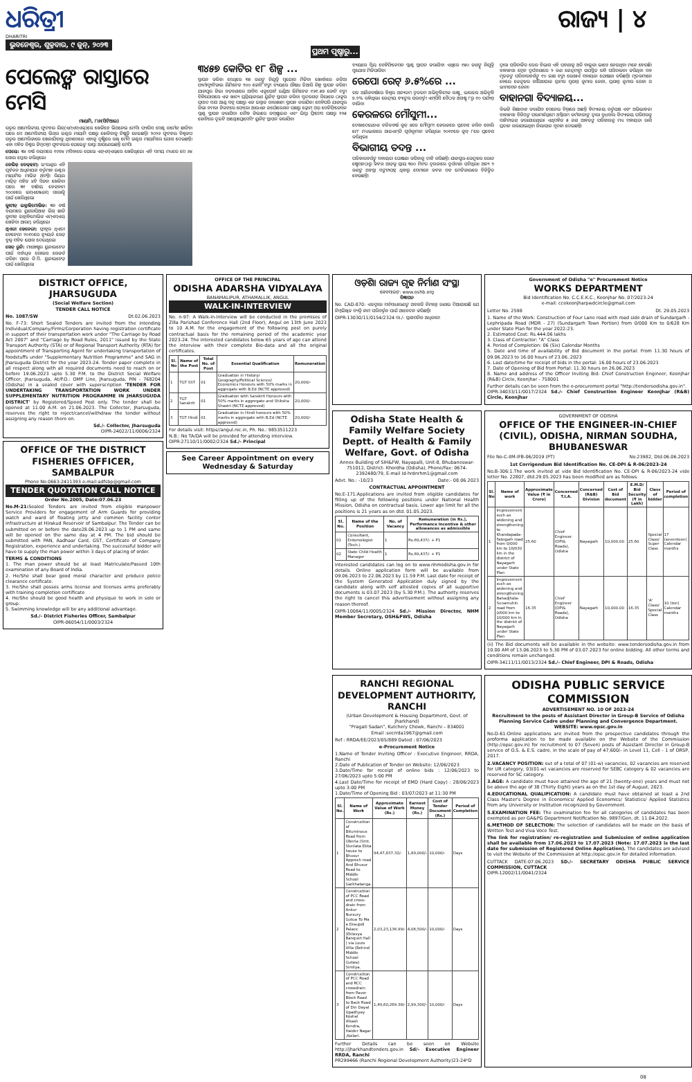ଧରିତ୍ରୀ
DHARITRI
ଭୁବନେଶ୍ୱର, ଶୁକ୍ରବାର, ୯ ଜୁନ୍, ୨୦୨୩
ପ୍ରଥମ ପୃଷ୍ଠାରୁ...
ରାଜ୍ୟ | ୪
ପେଲେଙ୍କ ରାସ୍ତାରେ ମେସି
ମାୟାମି, ୮।୬(ପିଟିଆଇ)
ଉତ୍ତର ଆମେରିକୀୟ ଫୁଟବଲ ଲିଗ୍(ଏମ୍ଏସ୍ଏଲ୍)ରେ ଖେଳିବେ ଲିଓନେଲ ମେସି। ପ୍ୟାରିସ ସେଣ୍ଟ ଜର୍ମେନ୍ ଛାଡିବା ପରେ ସେ ଆମେରିକୀୟ ଲିଗ୍‌ର ଇଣ୍ଟର ମାୟାମି ପକ୍ଷରୁ ଖେଳିବାକୁ ନିଷ୍ପତ୍ତି ନେଇଛନ୍ତି। ୨୦୨୬ ଫୁଟବଲ ବିଶ୍ୱକପ ଉତ୍ତର ଆମେରିକାରେ ଖେଳାଯିବାକୁ ଥିବାବେଳେ ଏହାକୁ ଦୃଷ୍ଟିରେ ରଖି ମେସି ଇଣ୍ଟର ମାୟାମିରେ ଯୋଗ ଦେଇଛନ୍ତି। ଏହା ସହିତ ବିଶ୍ୱର କିମ୍ବଦନ୍ତୀ ଫୁଟବଲର ପେଲେଙ୍କ ରାସ୍ତା ଆପଣେଇଛନ୍ତି ମେସି।
ପେଲେ: ୩୪ ବର୍ଷ ବୟସରେ ୧୯୭୪ ମସିହାରେ ପେଲେ ଏନ୍ଏସ୍ଏଲ୍‌ରେ ଖେଳିଥିଲେ। ଏହି ସମୟ ମଧ୍ୟରେ ସେ ୬୪ ଗୋଲ ସ୍କୋର କରିଥିଲେ।
ଡେଭିଡ୍ ବେକ୍‌ହାମ୍: ଇଂଲଣ୍ଡର ଏହି ପୂର୍ବତନ ଅଧିନାୟକ ବର୍ତ୍ତମାନ ଇଣ୍ଟର ମାୟାମିର ମାଲିକ ଅଟନ୍ତି। ରିୟଲ ମାଡ୍ରିଡ୍ ସହିତ ୪ଟି ସିଜନ ଖେଳିବା ପରେ ୩୧ ବର୍ଷୀୟ ବେକ୍‌ହାମ ୨୦୦୭ରେ ଲସ୍ଏଞ୍ଜେଲସ୍ ଗାଲାକ୍ସି ପାଇଁ ଖେଳିଥିଲେ।
ଜ୍ଲାଟାନ୍ ଇବ୍ରାହିମୋଭିକ: ୩୭ ବର୍ଷ ବୟସରେ ୟୁରୋପିଆନ୍ ଲିଗ୍ ଛାଡି ଜ୍ଲାଟାନ୍ ଇବ୍ରାହିମୋଭିକ ଏମ୍ଏସ୍ଏଲ୍ ଖେଳିବା ଆରମ୍ଭ କରିଥିଲେ।
ଥିଏରୀ ହେନେରୀ: ଫ୍ରାନ୍ସର ଥିଏରୀ ହେନେରୀ ୨୦୧୦ରେ ନ୍ୟୁୟର୍କ ରେଡ୍ ବୁଲ୍ସ ସହିତ ଯୋଗ ଦେଇଥିଲେ।
ୱେନ୍ ରୁନି: ମାଞ୍ଚେଷ୍ଟର ୟୁନାଇଟେଡ ପାଇଁ ସର୍ବାଧିକ ଗୋଲର ରେକର୍ଡ କରିବା ପରେ ଡି.ସି. ୟୁନାଇଟେଡ୍ ପାଇଁ ଖେଳିଥିଲେ।
୩୪୫୭ କୋଟିର ୧୮ ଶିଳ୍ପ ...
ସ୍ଥାପନ କରିବ। ସେଥିରେ ୩୭ ଜଣଙ୍କୁ ନିଯୁକ୍ତି ସୁଯୋଗ ମିଳିବ। ଖୋର୍ଦ୍ଧାରେ କଡିଆ ଫାର୍ମାସ୍ୟୁଟିକାଲ ଲିମିଟେଡ ୨୦୦ କୋଟି ଟଙ୍କା ବ୍ୟୟରେ ଔଷଧ ତିଆରି ଶିଳ୍ପ ସ୍ଥାପନ କରିବ। ଯାଜପୁର ଜିଲା ବଡ଼ଚଣାରେ ଆବିସ ଏକ୍ସପୋର୍ଟ ଇଣ୍ଡିଆ ଲିମିଟେଡ ୧୬୧.୫୭ କୋଟି ଟଙ୍କା ବିନିଯୋଗରେ ଏକ ଖାଦ୍ୟ ପ୍ରକ୍ରିୟାକରଣ ୟୁନିଟ୍ ସ୍ଥାପନ କରିବ। ସୁନ୍ଦରଗଡ଼ ଜିଲାରେ ଠାକୁର ପ୍ରସାଦ ସାଓ ଆଣ୍ଡ ସନ୍ସ ପକ୍ଷରୁ ଏକ ଇସ୍ପାତ କାରଖାନା ସ୍ଥାପନ କରାଯିବ। ସେହିପରି ଯାଜପୁର ଜିଲା ଟମକା ନିକଟରେ ଫେରୋ ଆଲଏଜ କର୍ପୋରେଶନ ପକ୍ଷରୁ କ୍ରୋମ୍ ଓର୍ ବେନିଫିକେସନ ପ୍ଲାଣ୍ଟ ସ୍ଥାପନ କରାଯିବ। ବୌଦ୍ଧ ଜିଲାରେ ଜସ୍‌ଷ୍ଟାଇକ ଏବଂ ଭିସ୍ତା ଫ୍ରିଟେସ ପକ୍ଷରୁ ୨୨୫ କୋଟିରେ ଦୁଇଟି ଆଗ୍ରୋପ୍ରୋସେସିଂ ୟୁନିଟ୍ ସ୍ଥାପନ କରାଯିବ।
ବ୍ୟୟରେ ସ୍କିଲ୍ ବେନିଫିକେସନ ପ୍ଲାଣ୍ଟ ସ୍ଥାପନ କରାଯିବ। ଏଥିରେ ୧୫୦ ଜଣଙ୍କୁ ନିଯୁକ୍ତି ସୁଯୋଗ ମିଳିପାରିବ।
ରେପୋ ରେଟ୍ ୬.୫%ରେ ...
ଗତ ଆର୍ଥିକବର୍ଷରେ ବିଶ୍ୱର ଅନ୍ୟତମ ଦ୍ରୁତତମ ଅଭିବୃଦ୍ଧିଶୀଳ ରାଷ୍ଟ୍ର ଭାରତର ଅଭିବୃଦ୍ଧି ୭.୨% ରହିଥିଲା। କେନ୍ଦ୍ରୀୟ ବ୍ୟାଙ୍କର ପରବର୍ତ୍ତୀ ଏମ୍‌ପିସି ବୈଠକ ଅଗଷ୍ଟ ୮ରୁ ୧୦ ପର୍ଯ୍ୟନ୍ତ ଚାଲିବ।
କେରଳରେ ମୌସୁମୀ...
ଦେଖାଦେଇଥାଏ। ଚଳିତବର୍ଷ ଜୁନ୍ ୪ରେ ମୌସୁମୀ କେରଳରେ ପ୍ରବେଶ କରିବ ବୋଲି ମେ' ମଧ୍ୟଭାଗରେ ଆଇଏମ୍‌ଡି ପୂର୍ବାନୁମାନ କରିଥିଲା। ୨୦୧୯ରେ ଜୁନ୍ ୮ରେ ପ୍ରବେଶ କରିଥିଲା।
ବିଭାଗୀୟ ତଦନ୍ତ ...
ପରିବାରବର୍ଗଙ୍କୁ ସହାୟତା ଘୋଷଣା କରିବାକୁ ଦାବି କରିଛନ୍ତି। ଯାଜପୁର-କେନ୍ଦୁଝର ରୋଡ ଷ୍ଟେସନଠାରୁ କଟକ ଆଡ଼କୁ ପ୍ରାୟ ୩୦୦ ମିଟର ଦୂରତାରେ ଦୁର୍ଘଟଣା ଘଟିଥିଲା। ଅନ୍ୟ ୨ ଜଣଙ୍କ ଅବସ୍ଥା ସଙ୍କଟାପନ୍ନ ଥିବାରୁ ସେମାନେ କଟକ ବଡ ମେଡିକାଲରେ ଚିକିତ୍ସିତ ହେଉଛନ୍ତି।
ଦ୍ୱାରା ପରିଚାଳିତ ରେଳ ବିଭାଗ ଏହି ଘଟଣାକୁ ଅତି ହାଲୁକା ଭାବେ ନେଉଥିବା ମନେ ହେଉଛି। ବାହାନଗା ଟ୍ରେନ ଦୁର୍ଘଟଣାରେ ୨ ଜଣ କେନ୍ଦ୍ରମନ୍ତ୍ରୀ ଉପସ୍ଥିତ ରହି ପରିଚାଳନା କରିଥିବା ସହ ମୃତକଙ୍କ ପରିବାରବର୍ଗଙ୍କୁ ୧୦ ଲକ୍ଷ ଟଙ୍କା ଲେଖାଏଁ ସହାୟତା ଘୋଷଣା କରିଛନ୍ତି। ମୃତକମାନେ ହେଲେ କେନ୍ଦୁଝର ବାଲିଆପାଳ ଗ୍ରାମର ସୁଶାନ୍ତ କୁମାର ଜେନା, ପ୍ରଶାନ୍ତ କୁମାର ଜେନା ଓ ଭୀମସେନ ଜେନା।
ବାହାନଗା ବିଦ୍ୟାଳୟ...
କିଭଳି ଶିକ୍ଷାଦାନ କରାଯିବ ସେନେଇ ଚିନ୍ତାରେ ଅଛନ୍ତି ବିଦ୍ୟାଳୟ କର୍ତ୍ତୃପକ୍ଷ ଏବଂ ଅଭିଭାବକ। ବାହାନଗା ବିଡିଓଙ୍କ ପରାମର୍ଶକ୍ରମେ ଅଗ୍ନିଶମ କର୍ମଚାରୀଙ୍କ ଦ୍ୱାରା ବୁଧବାର ବିଦ୍ୟାଳୟ ପରିସରକୁ ସାନିଟାଇଜ୍ କରାଯାଇଥିଲା। ଏଥିସହିତ ୫ ଜଣ ଆହତଙ୍କ ପରିବାରକୁ ମଧ୍ୟ ସହାୟତା ରାଶି ପ୍ରଦାନ କରାଯାଇଥିବା ଜିଲାପାଳ ସୂଚନା ଦେଇଛନ୍ତି।
DISTRICT OFFICE, JHARSUGUDA
(Social Welfare Section)
TENDER CALL NOTICE
No. 1087/SW Dt.02.06.2023
No. F-73: Short Sealed Tenders are invited from the intending Individual/Company/Firms/Corporation having registration certificate in support of their transportation work under "The Carriage by Road Act 2007" and "Carriage by Road Rules, 2011" issued by the State Transport Authority (STA) or of Regional Transport Authority (RTA) for appointment of Transporting Agent for undertaking transportation of foodstuffs under "Supplementary Nutrition Programme" and SAG in Jharsuguda District for the year 2023-24. Tender paper complete in all respect along with all required documents need to reach on or before 19.06.2023 upto 5.30 P.M. to the District Social Welfare Officer, Jharsuguda, At/P.O.: OMP Line, Jharsuguda, PIN - 768204 (Odisha) in a sealed cover with superscription 'TENDER FOR UNDERTAKING TRANSPORTATION WORK UNDER SUPPLEMENTARY NUTRITION PROGRAMME IN JHARSUGUDA DISTRICT' by Registered/Speed Post only. The tender shall be opened at 11.00 A.M. on 21.06.2023. The Collector, Jharsuguda, reserves the right to reject/cancel/withdraw the tender without assigning any reason there on.
Sd./- Collector, Jharsuguda
OIPR-24022/11/0006/2324
OFFICE OF THE DISTRICT FISHERIES OFFICER, SAMBALPUR
Phone No.0663-2411393 e-mail:adfsbp@gmail.com
TENDER QUOTATION CALL NOTICE
Order No.2005, Date:07.06.23
No.M-21: Sealed Tenders are invited from eligible manpower Service Providers for engagement of Arm Guards for providing watch and ward of floating jetty and common facility center infrastructure at Hirakud Reservoir of Sambalpur. The Tender can be submitted on or before the date28.06.2023 up to 1 PM and same will be opened on the same day at 4 PM. The bid should be submitted with PAN, Aadhaar Card, GST, Certificate of Company Registration, experience and undertaking. The successful bidder will have to supply the man power within 3 days of placing of order.
TERMS & CONDITIONS
1. The man power should be at least Matriculate/Passed 10th examination of any Board of India.
2. He/She shall bear good moral character and produce police clearance certificate.
3. He/She shall posses arms license and licenses arms preferably with training completion certificate
4. He/She should be good health and physique to work in sole or group.
5. Swimming knowledge will be any additional advantage.
Sd./- District Fisheries Officer, Sambalpur
OIPR-06054/11/0003/2324
OFFICE OF THE PRINCIPAL
ODISHA ADARSHA VIDYALAYA
BANAMALIPUR, ATHAMALLIK, ANGUL
WALK-IN-INTERVIEW
No. n-97: A Walk-in-Interview will be conducted in the premises of Zilla Parishad Conference Hall (2nd Floor), Angul on 13th June 2023 to 10 A.M. for the engagement of the following post on purely contractual basis for the remaining period of the academic year 2023-24. The interested candidates below 65 years of age can attend the interview with their complete Bio-data and all the original certificates.
| Sl. No | Name of the Post | Total No. of Post | Essential Qualification | Remuneration |
| --- | --- | --- | --- | --- |
| 1 | TGT SST | 01 | Graduation in History/ Geography/Political Science/ Economics Honours with 50% marks in aggregate with B.Ed (NCTE approved) | 20,000/- |
| 2 | TGT Sanskrit | 01 | Graduation with Sanskrit Honours with 50% marks in aggregate and Shiksha Shastri (NCTE approved) | 20,000/- |
| 3 | TGT Hindi | 01 | Graduation in Hindi honours with 50% marks in aggregate with B.Ed (NCTE approved) | 20,000/- |
For details visit: https//angul.nic.in, Ph. No.: 9853511223
N.B.: No TA/DA will be provided for attending interview.
OIPR-27110/11/0002/2324 Sd./- Principal
See Career Appointment on every Wednesday & Saturday
ଓଡ଼ିଶା ରାଜ୍ୟ ଗୃହ ନିର୍ମାଣ ସଂସ୍ଥା
ୱେବସାଇଟ୍: www.oshb.org
ବିଜ୍ଞାପନ
No. CAD-870: ଏତଦ୍ୱାରା ସର୍ବସାଧାରଣଙ୍କ ଅବଗତି ନିମନ୍ତେ ଜଣାଇ ଦିଆଯାଉଛି ଯେ ନିମ୍ନଲିଖିତ ବ୍ୟକ୍ତି ନାମ ପରିବର୍ତ୍ତନ ପାଇଁ ଆବେଦନ କରିଛନ୍ତି।
OIPR-13030/11/0154/2324 ସା./- ପ୍ରଶାସନିକ ଅଧିକାରୀ
Government of Odisha "e" Procurement Notice
WORKS DEPARTMENT
Bid Identification No. C.C.E.K.C., Keonjhar No. 07/2023-24
e-mail: ccekeonjharpwdcircle@gmail.com
Letter No. 2598 Dt. 29.05.2023
1. Name of the Work: Construction of Four Lane road with road side drain of Sundargarh - Lephripada Road (MDR - 27) (Sundargarh Town Portion) from 0/000 Km to 0/628 Km under State Plan for the year 2022-23.
2. Estimated Cost: Rs.444.06 lakhs
3. Class of Contractor: "A" Class
4. Period of Completion: 06 (Six) Calendar Months
5. Date and time of availability of Bid document in the portal: From 11.30 hours of 09.06.2023 to 16.00 hours of 23.06..2023
6. Last date/time for receipt of bids in the portal: 16.00 hours of 23.06.2023
7. Date of Opening of Bid from Portal: 11.30 hours on 26.06.2023
8. Name and address of the Officer Inviting Bid: Chief Construction Engineer, Keonjhar (R&B) Circle, Keonjhar - 758001
Further details can be seen from the e-procurement portal "http://tendersodisha.gov.in".
OIPR-34033/11/0017/2324 Sd./- Chief Construction Engineer Keonjhar (R&B) Circle, Keonjhar
Odisha State Health & Family Welfare Society
Deptt. of Health & Family Welfare, Govt. of Odisha
Annex Building of SIH&FW, Nayapalli, Unit-8, Bhubaneswar-751012, District- Khordha (Odisha), Phone/Fax: 0674- 2392480/79, E-mail Id-hrdnrhm1@gmail.com
Advt. No.: -10/23 Date:- 08.06.2023
CONTRACTUAL APPOINTMENT
No.E-171:Applications are invited from eligible candidates for filling up of the following positions under National Health Mission, Odisha on contractual basis. Lower age limit for all the positions is 21 years as on dtd. 01.05.2023.
| Sl. No. | Name of the Position | No. of Vacancy | Remuneration (in Rs.), Performance Incentive & other allowances as admissible |
| --- | --- | --- | --- |
| 01 | Consultant, Entomologist (Tech.) | 1 | Rs.69,437/- + P1 |
| 02 | State Child Health Manager | 1 | Rs.69,437/- + P1 |
Interested candidates can log on to www.nhmodisha.gov.in for details. Online application form will be available from 09.06.2023 to 22.06.2023 by 11.59 P.M. Last date for receipt of the System Generated Application duly signed by the candidate along with self attested copies of all supportive documents is 03.07.2023 (by 5.30 P.M.). The authority reserves the right to cancel this advertisement without assigning any reason thereof.
OIPR-10084/11/0005/2324 Sd./- Mission Director, NHM Member Secretary, OSH&FWS, Odisha
GOVERNMENT OF ODISHA
OFFICE OF THE ENGINEER-IN-CHIEF (CIVIL), ODISHA, NIRMAN SOUDHA, BHUBANESWAR
File No-C-IIM-IFB-06/2019 (PT) No.23982, Dtd.06.06.2023
1st Corrigendum Bid Identification No. CE-DPI & R-06/2023-24
No.B-306:1.The work invited at vide Bid Identification No. CE-DPI & R-06/2023-24 vide letter No. 22807, dtd.29.05.2023 has been modified are as follows.
| Sl. No | Name of work | Approximate Value (₹ in Crore) | Concerned T.I.A. | Concerned (R&B) Division | Cost of Bid document | E.M.D/ Bid Security (₹ in Lakh) | Class of bidder | Period of completion |
| --- | --- | --- | --- | --- | --- | --- | --- | --- |
| 1 | Improvement such as widening and strengthening to Khandapada-Fategarh road from 0/000 km to 18/030 km in the district of Nayagarh under State Plan | 25.60 | Chief Engineer (DPI& Roads), Odisha | Nayagarh | 10,000.00 | 25.60 | Special Class/ Super Class | 17 (seventeen) Calendar months |
| 2 | Improvement such as widening and strengthening Bahadjhola-Sunamuhin road from 0/000 km to 10/000 km in the district of Nayagarh under State Plan | 16.35 | Chief Engineer (DPI& Roads), Odisha | Nayagarh | 10,000.00 | 16.35 | 'A' Class/ Special Class | 10 (ten) Calendar months |
(ii) The Bid documents will be available in the website: www.tendersodisha.gov.in from 10.00 AM of 13.06.2023 to 5.30 PM of 03.07.2023 for online bidding. All other terms and conditions remain unchanged.
OIPR-34111/11/0013/2324 Sd./- Chief Engineer, DPI & Roads, Odisha
RANCHI REGIONAL DEVELOPMENT AUTHORITY, RANCHI
(Urban Development & Housing Department, Govt. of Jharkhand)
"Pragati Sadan", Kutchery Chowk, Ranchi – 834001
Email :secrrda1967@gmail.com
Ref : RRDA/EE/2023/05/889 Dated : 07/06/2023
e-Procurement Notice
1.Name of Tender Inviting Officer : Executive Engineer, RRDA, Ranchi
2.Date of Publication of Tender on Website: 12/06/2023
3.Date/Time for receipt of online bids : 12/06/2023 to 27/06/2023 upto 5:00 PM
4.Last Date/Time for receipt of EMD (Hard Copy) : 28/06/2023 upto 3:00 PM
1.Date/Time of Opening Bid : 03/07/2023 at 11:30 PM
| Sl. No. | Name of Work | Approximate Value of Work (Rs.) | Earnest Money (Rs.) | Cost of Tender Document (Rs.) | Period of Completion |
| --- | --- | --- | --- | --- | --- |
| 1 | Construction of Bituminous Road from Oberia (Smt. Slenlata Ekka house to Bhusur Approch road And Bhusur Road to Middle School Garkhatanga. | 94,47,837.32/- | 1,89,000/- | 10,000/- | Days |
| 2 | Construction of PCC Road and cross-drain from Ankur Nursury Gutua To Ma a Draupdi Palace (Eklavya Banquet Hall ) via Louis Villa (Behind Middle School Gutwa) Simliya. | 2,03,23,136.99/- | 4,06,500/- | 10,000/- | Days |
| 3 | Construction of PCC Road and RCC crossdrain from Paver Block Road to Back Road of Din Dayal Upadhyay Koshal Vikash Kendra, Haider Nagar ,Koilari. | 1,49,60,269.38/- | 2,99,300/- | 10,000/- | Days |
Further Details can be seen on Website http://jharkhandtenders.gov.in Sd/- Executive Engineer RRDA, Ranchi
PR299466 (Ranchi Regional Development Authority)23-24*D
ODISHA PUBLIC SERVICE COMMISSION
ADVERTISEMENT NO. 10 OF 2023-24
Recruitment to the posts of Assistant Director in Group-B Service of Odisha Planning Service Cadre under Planning and Convergence Department.
WEBSITE: www.opsc.gov.in
No.D-61:Online applications are invited from the prospective candidates through the proforma application to be made available on the Website of the Commission (http://opsc.gov.in) for recruitment to 07 (Seven) posts of Assistant Director in Group-B service of O.S. & E.S. cadre, in the scale of pay of 47,600/- in Level 11, Cell - 1 of ORSP, 2017.
2.VACANCY POSITION: out of a total of 07 (01-w) vacancies, 02 vacancies are reserved for UR category, 03(01-w) vacancies are reserved for SEBC category & 02 vacancies are reserved for SC category.
3.AGE: A candidate must have attained the age of 21 (twenty-one) years and must not be above the age of 38 (Thirty Eight) years as on the 1st day of August, 2023.
4.EDUCATIONAL QUALIFICATION: A candidate must have obtained at least a 2nd Class Master's Degree in Economics/ Applied Economics/ Statistics/ Applied Statistics from any University or Institution recognized by Government.
5.EXAMINATION FEE: The examination fee for all categories of candidates has been exempted as per GA&PG Department Notification No. 9897/Gen, dt. 11.04.2022.
6.METHOD OF SELECTION: The selection of candidates will be made on the basis of Written Test and Viva Voce Test.
The link for registration/ re-registration and Submission of online application shall be available from 17.06.2023 to 17.07.2023 (Note: 17.07.2023 is the last date for submission of Registered Online Application). The candidates are advised to visit the Website of the Commission at http://opsc.gov.in for detailed information.
CUTTACK DATE:07.06.2023 SD./- SECRETARY ODISHA PUBLIC SERVICE COMMISSION, CUTTACK
OIPR-12002/11/0041/2324
08